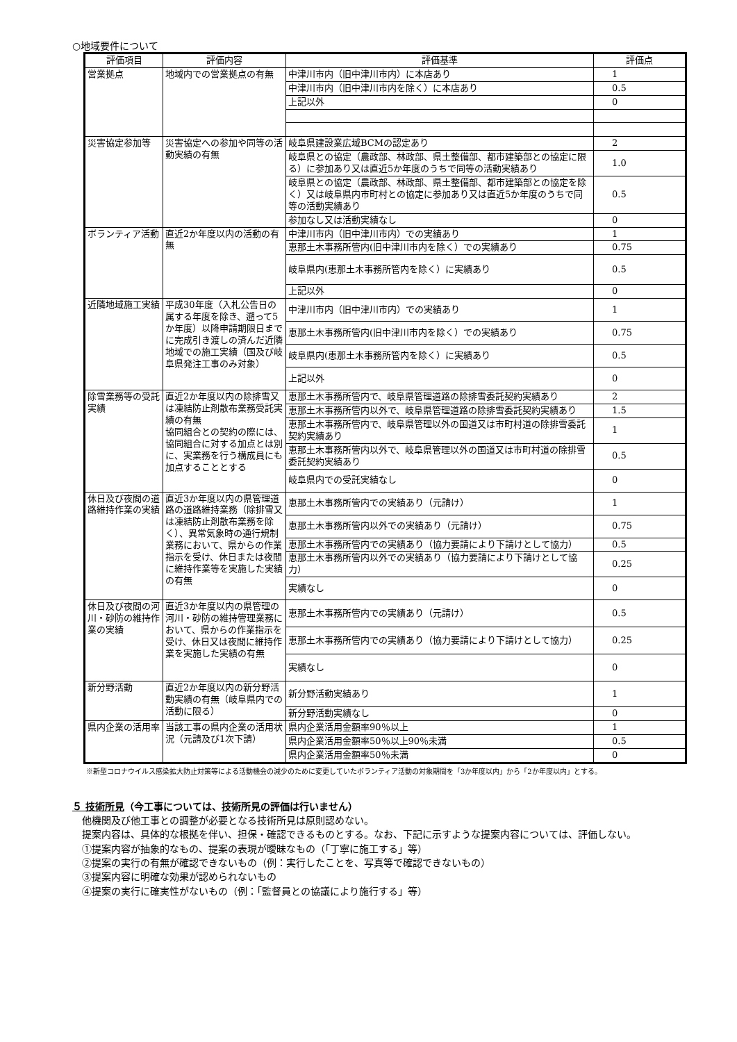○地域要件について
| 評価項目 | 評価内容 | 評価基準 | 評価点 |
| --- | --- | --- | --- |
| 営業拠点 | 地域内での営業拠点の有無 | 中津川市内（旧中津川市内）に本店あり | 1 |
| | | 中津川市内（旧中津川市内を除く）に本店あり | 0.5 |
| | | 上記以外 | 0 |
| 災害協定参加等 | 災害協定への参加や同等の活動実績の有無 | 岐阜県建設業広域BCMの認定あり | 2 |
| | | 岐阜県との協定（農政部、林政部、県土整備部、都市建築部との協定に限る）に参加あり又は直近5か年度のうちで同等の活動実績あり | 1.0 |
| | | 岐阜県との協定（農政部、林政部、県土整備部、都市建築部との協定を除く）又は岐阜県内市町村との協定に参加あり又は直近5か年度のうちで同等の活動実績あり | 0.5 |
| | | 参加なし又は活動実績なし | 0 |
| ボランティア活動 | 直近2か年度以内の活動の有無 | 中津川市内（旧中津川市内）での実績あり | 1 |
| | | 恵那土木事務所管内(旧中津川市内を除く）での実績あり | 0.75 |
| | | 岐阜県内(恵那土木事務所管内を除く）に実績あり | 0.5 |
| | | 上記以外 | 0 |
| 近隣地域施工実績 | 平成30年度（入札公告日の属する年度を除き、遡って5か年度）以降申請期限日までに完成引き渡しの済んだ近隣地域での施工実績（国及び岐阜県発注工事のみ対象） | 中津川市内（旧中津川市内）での実績あり | 1 |
| | | 恵那土木事務所管内(旧中津川市内を除く）での実績あり | 0.75 |
| | | 岐阜県内(恵那土木事務所管内を除く）に実績あり | 0.5 |
| | | 上記以外 | 0 |
| 除雪業務等の受託実績 | 直近2か年度以内の除排雪又は凍結防止剤散布業務受託実績の有無 協同組合との契約の際には、協同組合に対する加点とは別に、実業務を行う構成員にも加点することとする | 恵那土木事務所管内で、岐阜県管理道路の除排雪委託契約実績あり | 2 |
| | | 恵那土木事務所管内以外で、岐阜県管理道路の除排雪委託契約実績あり | 1.5 |
| | | 恵那土木事務所管内で、岐阜県管理以外の国道又は市町村道の除排雪委託契約実績あり | 1 |
| | | 恵那土木事務所管内以外で、岐阜県管理以外の国道又は市町村道の除排雪委託契約実績あり | 0.5 |
| | | 岐阜県内での受託実績なし | 0 |
| 休日及び夜間の道路維持作業の実績 | 直近3か年度以内の県管理道路の道路維持業務（除排雪又は凍結防止剤散布業務を除く）、異常気象時の通行規制業務において、県からの作業指示を受け、休日または夜間に維持作業等を実施した実績の有無 | 恵那土木事務所管内での実績あり（元請け） | 1 |
| | | 恵那土木事務所管内以外での実績あり（元請け） | 0.75 |
| | | 恵那土木事務所管内での実績あり（協力要請により下請けとして協力） | 0.5 |
| | | 恵那土木事務所管内以外での実績あり（協力要請により下請けとして協力） | 0.25 |
| | | 実績なし | 0 |
| 休日及び夜間の河川・砂防の維持作業の実績 | 直近3か年度以内の県管理の河川・砂防の維持管理業務において、県からの作業指示を受け、休日又は夜間に維持作業を実施した実績の有無 | 恵那土木事務所管内での実績あり（元請け） | 0.5 |
| | | 恵那土木事務所管内での実績あり（協力要請により下請けとして協力） | 0.25 |
| | | 実績なし | 0 |
| 新分野活動 | 直近2か年度以内の新分野活動実績の有無（岐阜県内での活動に限る） | 新分野活動実績あり | 1 |
| | | 新分野活動実績なし | 0 |
| 県内企業の活用率 | 当該工事の県内企業の活用状況（元請及び1次下請） | 県内企業活用金額率90％以上 | 1 |
| | | 県内企業活用金額率50％以上90％未満 | 0.5 |
| | | 県内企業活用金額率50％未満 | 0 |
※新型コロナウイルス感染拡大防止対策等による活動機会の減少のために変更していたボランティア活動の対象期間を「3か年度以内」から「2か年度以内」とする。
５ 技術所見（今工事については、技術所見の評価は行いません）
　他機関及び他工事との調整が必要となる技術所見は原則認めない。
　提案内容は、具体的な根拠を伴い、担保・確認できるものとする。なお、下記に示すような提案内容については、評価しない。
　①提案内容が抽象的なもの、提案の表現が曖昧なもの（「丁寧に施工する」等）
　②提案の実行の有無が確認できないもの（例：実行したことを、写真等で確認できないもの）
　③提案内容に明確な効果が認められないもの
　④提案の実行に確実性がないもの（例：「監督員との協議により施行する」等）